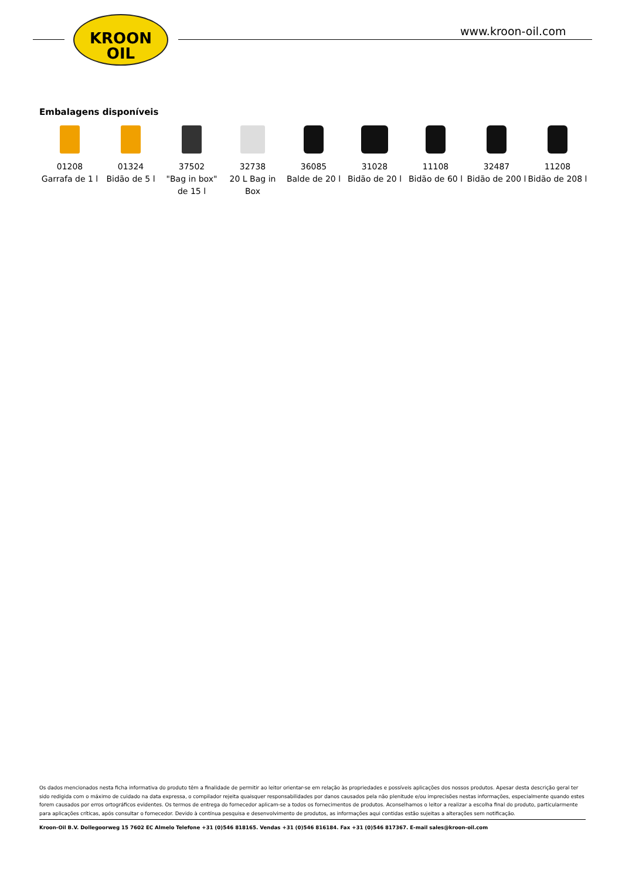KROON
OIL
www.kroon-oil.com
Embalagens disponíveis
| 01208 Garrafa de 1 l | 01324 Bidão de 5 l | 37502 "Bag in box" de 15 l | 32738 20 L Bag in Box | 36085 Balde de 20 l | 31028 Bidão de 20 l | 11108 Bidão de 60 l | 32487 Bidão de 200 l | 11208 Bidão de 208 l |
Os dados mencionados nesta ficha informativa do produto têm a finalidade de permitir ao leitor orientar-se em relação às propriedades e possíveis aplicações dos nossos produtos. Apesar desta descrição geral ter sido redigida com o máximo de cuidado na data expressa, o compilador rejeita quaisquer responsabilidades por danos causados pela não plenitude e/ou imprecisões nestas informações, especialmente quando estes forem causados por erros ortográficos evidentes. Os termos de entrega do fornecedor aplicam-se a todos os fornecimentos de produtos. Aconselhamos o leitor a realizar a escolha final do produto, particularmente para aplicações críticas, após consultar o fornecedor. Devido à contínua pesquisa e desenvolvimento de produtos, as informações aqui contidas estão sujeitas a alterações sem notificação.
Kroon-Oil B.V. Dollegoorweg 15 7602 EC Almelo Telefone +31 (0)546 818165. Vendas +31 (0)546 816184. Fax +31 (0)546 817367. E-mail sales@kroon-oil.com